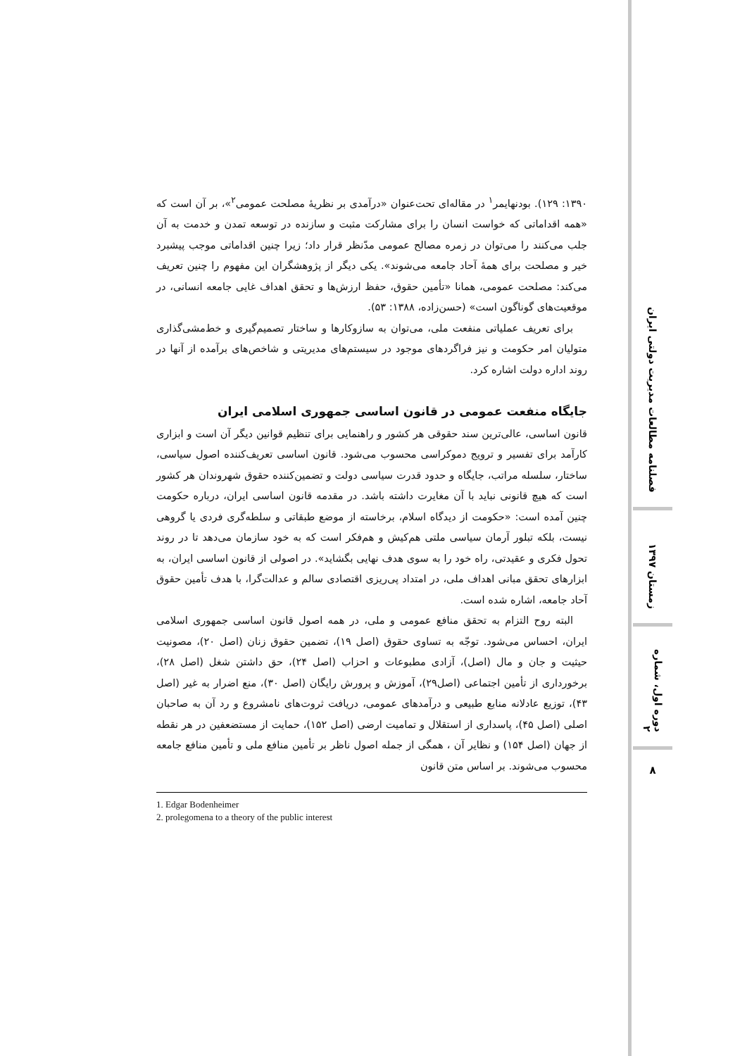۱۳۹۰: ۱۲۹). بودنهایمر<sup>۱</sup> در مقاله‌ای تحت‌عنوان «درآمدی بر نظریهٔ مصلحت عمومی<sup>۲</sup>»، بر آن است که «همه اقداماتی که خواست انسان را برای مشارکت مثبت و سازنده در توسعه تمدن و خدمت به آن جلب می‌کنند را می‌توان در زمره مصالح عمومی مدّنظر قرار داد؛ زیرا چنین اقداماتی موجب پیشبرد خیر و مصلحت برای همهٔ آحاد جامعه می‌شوند». یکی دیگر از پژوهشگران این مفهوم را چنین تعریف می‌کند: مصلحت عمومی، همانا «تأمین حقوق، حفظ ارزش‌ها و تحقق اهداف غایی جامعه انسانی، در موقعیت‌های گوناگون است» (حسن‌زاده، ۱۳۸۸: ۵۳).
برای تعریف عملیاتی منفعت ملی، می‌توان به سازوکارها و ساختار تصمیم‌گیری و خط‌مشی‌گذاری متولیان امر حکومت و نیز فراگردهای موجود در سیستم‌های مدیریتی و شاخص‌های برآمده از آنها در روند اداره دولت اشاره کرد.
جایگاه منفعت عمومی در قانون اساسی جمهوری اسلامی ایران
قانون اساسی، عالی‌ترین سند حقوقی هر کشور و راهنمایی برای تنظیم قوانین دیگر آن است و ابزاری کارآمد برای تفسیر و ترویج دموکراسی محسوب می‌شود. قانون اساسی تعریف‌کننده اصول سیاسی، ساختار، سلسله مراتب، جایگاه و حدود قدرت سیاسی دولت و تضمین‌کننده حقوق شهروندان هر کشور است که هیچ قانونی نباید با آن مغایرت داشته باشد. در مقدمه قانون اساسی ایران، درباره حکومت چنین آمده است: «حکومت از دیدگاه اسلام، برخاسته از موضع طبقاتی و سلطه‌گری فردی یا گروهی نیست، بلکه تبلور آرمان سیاسی ملتی هم‌کیش و هم‌فکر است که به خود سازمان می‌دهد تا در روند تحول فکری و عقیدتی، راه خود را به سوی هدف نهایی بگشاید». در اصولی از قانون اساسی ایران، به ابزارهای تحقق مبانی اهداف ملی، در امتداد پی‌ریزی اقتصادی سالم و عدالت‌گرا، با هدف تأمین حقوق آحاد جامعه، اشاره شده است.
البته روح التزام به تحقق منافع عمومی و ملی، در همه اصول قانون اساسی جمهوری اسلامی ایران، احساس می‌شود. توجّه به تساوی حقوق (اصل ۱۹)، تضمین حقوق زنان (اصل ۲۰)، مصونیت حیثیت و جان و مال (اصل)، آزادی مطبوعات و احزاب (اصل ۲۴)، حق داشتن شغل (اصل ۲۸)، برخورداری از تأمین اجتماعی (اصل۲۹)، آموزش و پرورش رایگان (اصل ۳۰)، منع اضرار به غیر (اصل ۴۳)، توزیع عادلانه منابع طبیعی و درآمدهای عمومی، دریافت ثروت‌های نامشروع و رد آن به صاحبان اصلی (اصل ۴۵)، پاسداری از استقلال و تمامیت ارضی (اصل ۱۵۲)، حمایت از مستضعفین در هر نقطه از جهان (اصل ۱۵۴) و نظایر آن ، همگی از جمله اصول ناظر بر تأمین منافع ملی و تأمین منافع جامعه محسوب می‌شوند. بر اساس متن قانون
1. Edgar Bodenheimer
2. prolegomena to a theory of the public interest
فصلنامه مطالعات مدیریت دولتی ایران
زمستان ۱۳۹۷
دوره اول، شماره ۲
۸